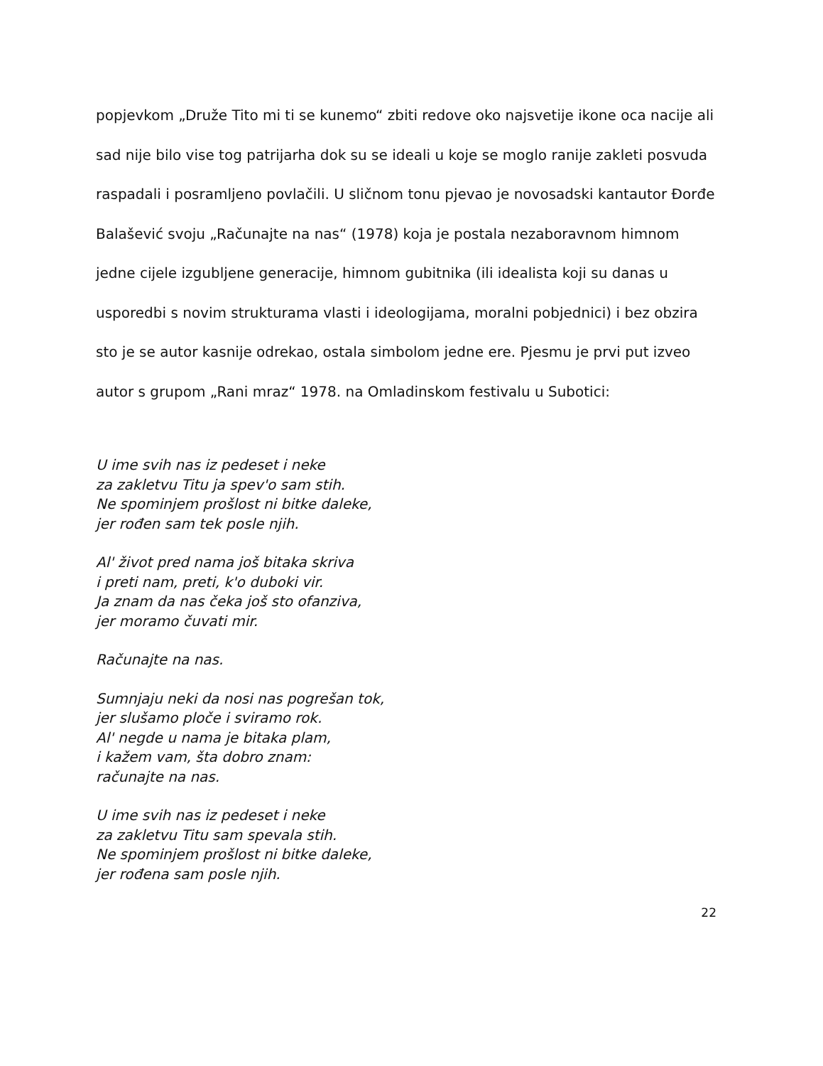popjevkom „Druže Tito mi ti se kunemo“ zbiti redove oko najsvetije ikone oca nacije ali sad nije bilo vise tog patrijarha dok su se ideali u koje se moglo ranije zakleti posvuda raspadali i posramljeno povlačili. U sličnom tonu pjevao je novosadski kantautor Đorđe Balašević svoju „Računajte na nas“ (1978) koja je postala nezaboravnom himnom jedne cijele izgubljene generacije, himnom gubitnika (ili idealista koji su danas u usporedbi s novim strukturama vlasti i ideologijama, moralni pobjednici) i bez obzira sto je se autor kasnije odrekao, ostala simbolom jedne ere. Pjesmu je prvi put izveo autor s grupom „Rani mraz“ 1978. na Omladinskom festivalu u Subotici:
U ime svih nas iz pedeset i neke
za zakletvu Titu ja spev'o sam stih.
Ne spominjem prošlost ni bitke daleke,
jer rođen sam tek posle njih.
Al' život pred nama još bitaka skriva
i preti nam, preti, k'o duboki vir.
Ja znam da nas čeka još sto ofanziva,
jer moramo čuvati mir.
Računajte na nas.
Sumnjaju neki da nosi nas pogrešan tok,
jer slušamo ploče i sviramo rok.
Al' negde u nama je bitaka plam,
i kažem vam, šta dobro znam:
računajte na nas.
U ime svih nas iz pedeset i neke
za zakletvu Titu sam spevala stih.
Ne spominjem prošlost ni bitke daleke,
jer rođena sam posle njih.
22